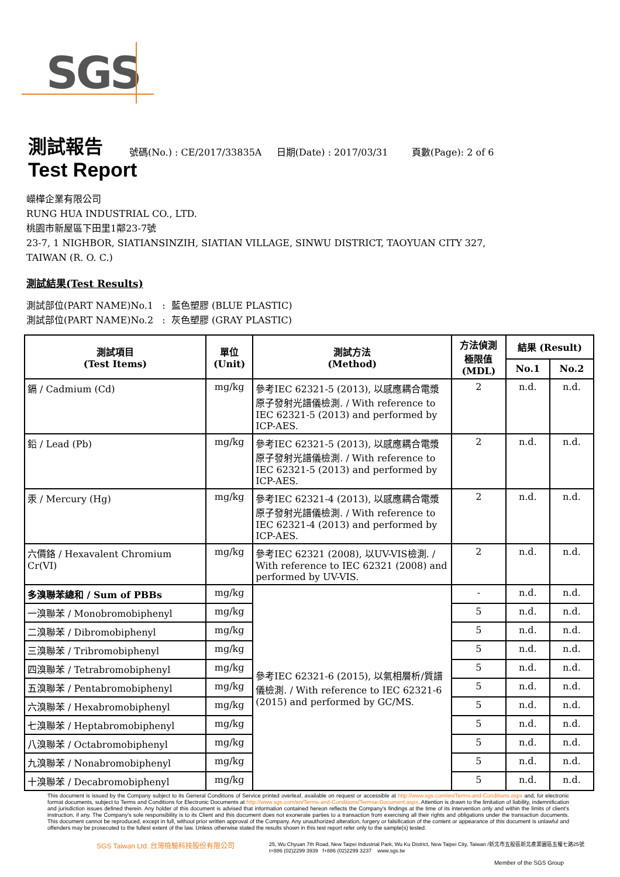SGS
測試報告
號碼(No.) : CE/2017/33835A 日期(Date) : 2017/03/31 頁數(Page): 2 of 6
Test Report
嶸樺企業有限公司
RUNG HUA INDUSTRIAL CO., LTD.
桃園市新屋區下田里1鄰23-7號
23-7, 1 NIGHBOR, SIATIANSINZIH, SIATIAN VILLAGE, SINWU DISTRICT, TAOYUAN CITY 327,
TAIWAN (R. O. C.)
測試結果(Test Results)
測試部位(PART NAME)No.1 : 藍色塑膠 (BLUE PLASTIC)
測試部位(PART NAME)No.2 : 灰色塑膠 (GRAY PLASTIC)
| 測試項目 (Test Items) | 單位 (Unit) | 測試方法 (Method) | 方法偵測 極限值 (MDL) | 結果 (Result) | |
| --- | --- | --- | --- | --- | --- |
| | | | | No.1 | No.2 |
| 鎘 / Cadmium (Cd) | mg/kg | 參考IEC 62321-5 (2013), 以感應耦合電漿原子發射光譜儀檢測. / With reference to IEC 62321-5 (2013) and performed by ICP-AES. | 2 | n.d. | n.d. |
| 鉛 / Lead (Pb) | mg/kg | 參考IEC 62321-5 (2013), 以感應耦合電漿原子發射光譜儀檢測. / With reference to IEC 62321-5 (2013) and performed by ICP-AES. | 2 | n.d. | n.d. |
| 汞 / Mercury (Hg) | mg/kg | 參考IEC 62321-4 (2013), 以感應耦合電漿原子發射光譜儀檢測. / With reference to IEC 62321-4 (2013) and performed by ICP-AES. | 2 | n.d. | n.d. |
| 六價鉻 / Hexavalent Chromium Cr(VI) | mg/kg | 參考IEC 62321 (2008), 以UV-VIS檢測. / With reference to IEC 62321 (2008) and performed by UV-VIS. | 2 | n.d. | n.d. |
| 多溴聯苯總和 / Sum of PBBs | mg/kg | 參考IEC 62321-6 (2015), 以氣相層析/質譜儀檢測. / With reference to IEC 62321-6 (2015) and performed by GC/MS. | - | n.d. | n.d. |
| 一溴聯苯 / Monobromobiphenyl | mg/kg | | 5 | n.d. | n.d. |
| 二溴聯苯 / Dibromobiphenyl | mg/kg | | 5 | n.d. | n.d. |
| 三溴聯苯 / Tribromobiphenyl | mg/kg | | 5 | n.d. | n.d. |
| 四溴聯苯 / Tetrabromobiphenyl | mg/kg | | 5 | n.d. | n.d. |
| 五溴聯苯 / Pentabromobiphenyl | mg/kg | | 5 | n.d. | n.d. |
| 六溴聯苯 / Hexabromobiphenyl | mg/kg | | 5 | n.d. | n.d. |
| 七溴聯苯 / Heptabromobiphenyl | mg/kg | | 5 | n.d. | n.d. |
| 八溴聯苯 / Octabromobiphenyl | mg/kg | | 5 | n.d. | n.d. |
| 九溴聯苯 / Nonabromobiphenyl | mg/kg | | 5 | n.d. | n.d. |
| 十溴聯苯 / Decabromobiphenyl | mg/kg | | 5 | n.d. | n.d. |
This document is issued by the Company subject to its General Conditions of Service printed overleaf, available on request or accessible at http://www.sgs.com/en/Terms-and-Conditions.aspx and, for electronic format documents, subject to Terms and Conditions for Electronic Documents at http://www.sgs.com/en/Terms-and-Conditions/Termse-Document.aspx. Attention is drawn to the limitation of liability, indemnification and jurisdiction issues defined therein. Any holder of this document is advised that information contained hereon reflects the Company's findings at the time of its intervention only and within the limits of client's instruction, if any. The Company's sole responsibility is to its Client and this document does not exonerate parties to a transaction from exercising all their rights and obligations under the transaction documents. This document cannot be reproduced, except in full, without prior written approval of the Company. Any unauthorized alteration, forgery or falsification of the content or appearance of this document is unlawful and offenders may be prosecuted to the fullest extent of the law. Unless otherwise stated the results shown in this test report refer only to the sample(s) tested.
SGS Taiwan Ltd. 台灣檢驗科技股份有限公司
25, Wu Chyuan 7th Road, New Taipei Industrial Park, Wu Ku District, New Taipei City, Taiwan /新北市五股區新北產業園區五權七路25號
t+886 (02)2299 3939 f+886 (02)2299 3237 www.sgs.tw
Member of the SGS Group